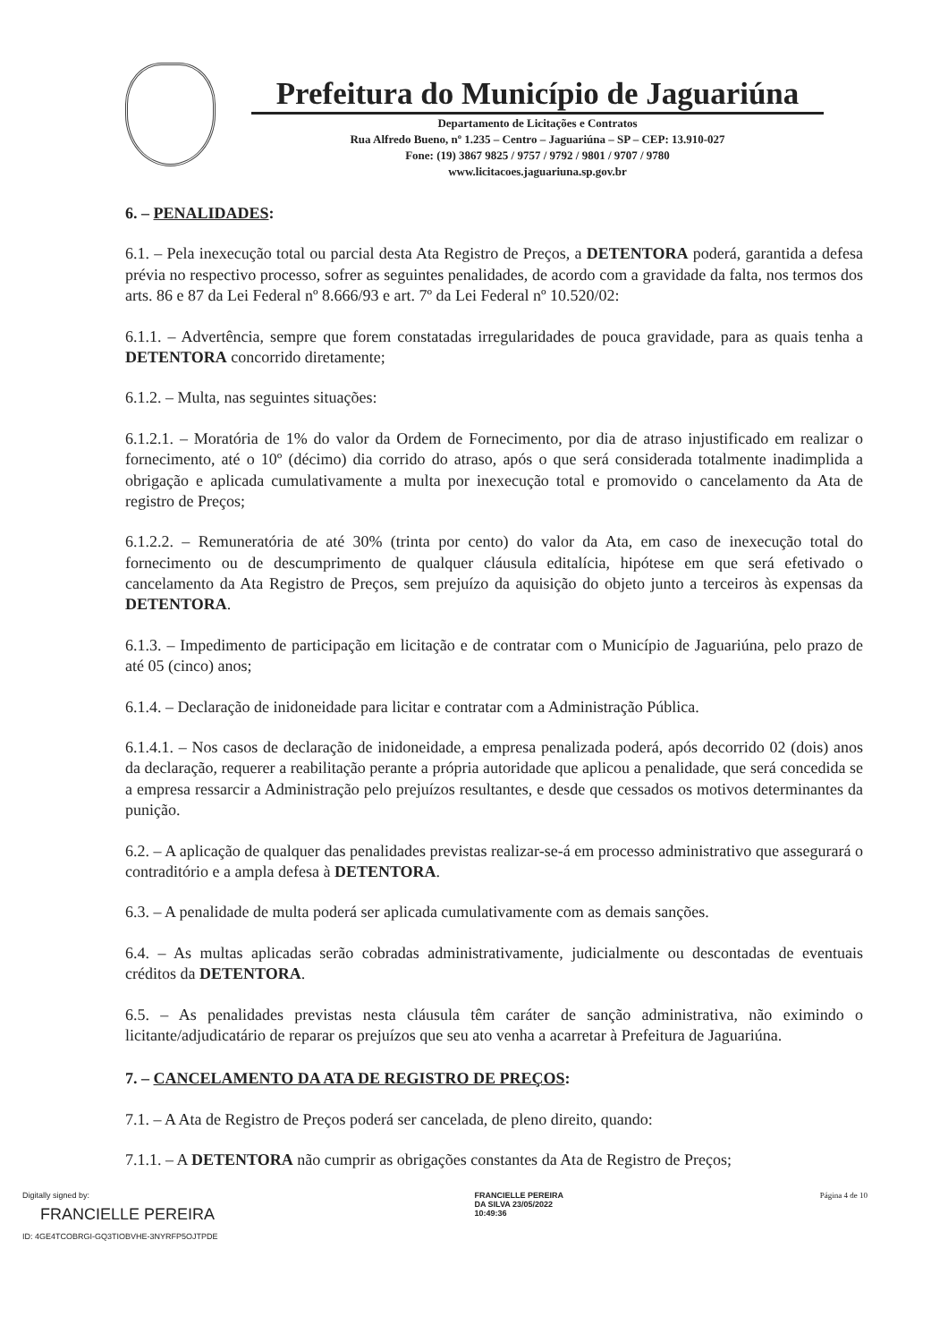Prefeitura do Município de Jaguariúna
Departamento de Licitações e Contratos
Rua Alfredo Bueno, nº 1.235 – Centro – Jaguariúna – SP – CEP: 13.910-027
Fone: (19) 3867 9825 / 9757 / 9792 / 9801 / 9707 / 9780
www.licitacoes.jaguariuna.sp.gov.br
6. – PENALIDADES:
6.1. – Pela inexecução total ou parcial desta Ata Registro de Preços, a DETENTORA poderá, garantida a defesa prévia no respectivo processo, sofrer as seguintes penalidades, de acordo com a gravidade da falta, nos termos dos arts. 86 e 87 da Lei Federal nº 8.666/93 e art. 7º da Lei Federal nº 10.520/02:
6.1.1. – Advertência, sempre que forem constatadas irregularidades de pouca gravidade, para as quais tenha a DETENTORA concorrido diretamente;
6.1.2. – Multa, nas seguintes situações:
6.1.2.1. – Moratória de 1% do valor da Ordem de Fornecimento, por dia de atraso injustificado em realizar o fornecimento, até o 10º (décimo) dia corrido do atraso, após o que será considerada totalmente inadimplida a obrigação e aplicada cumulativamente a multa por inexecução total e promovido o cancelamento da Ata de registro de Preços;
6.1.2.2. – Remuneratória de até 30% (trinta por cento) do valor da Ata, em caso de inexecução total do fornecimento ou de descumprimento de qualquer cláusula editalícia, hipótese em que será efetivado o cancelamento da Ata Registro de Preços, sem prejuízo da aquisição do objeto junto a terceiros às expensas da DETENTORA.
6.1.3. – Impedimento de participação em licitação e de contratar com o Município de Jaguariúna, pelo prazo de até 05 (cinco) anos;
6.1.4. – Declaração de inidoneidade para licitar e contratar com a Administração Pública.
6.1.4.1. – Nos casos de declaração de inidoneidade, a empresa penalizada poderá, após decorrido 02 (dois) anos da declaração, requerer a reabilitação perante a própria autoridade que aplicou a penalidade, que será concedida se a empresa ressarcir a Administração pelo prejuízos resultantes, e desde que cessados os motivos determinantes da punição.
6.2. – A aplicação de qualquer das penalidades previstas realizar-se-á em processo administrativo que assegurará o contraditório e a ampla defesa à DETENTORA.
6.3. – A penalidade de multa poderá ser aplicada cumulativamente com as demais sanções.
6.4. – As multas aplicadas serão cobradas administrativamente, judicialmente ou descontadas de eventuais créditos da DETENTORA.
6.5. – As penalidades previstas nesta cláusula têm caráter de sanção administrativa, não eximindo o licitante/adjudicatário de reparar os prejuízos que seu ato venha a acarretar à Prefeitura de Jaguariúna.
7. – CANCELAMENTO DA ATA DE REGISTRO DE PREÇOS:
7.1. – A Ata de Registro de Preços poderá ser cancelada, de pleno direito, quando:
7.1.1. – A DETENTORA não cumprir as obrigações constantes da Ata de Registro de Preços;
Digitally signed by:
FRANCIELLE PEREIRA
ID: 4GE4TCOBRGI-GQ3TIOBVHE-3NYRFP5OJTPDE
FRANCIELLE PEREIRA
DA SILVA 23/05/2022
10:49:36
Página 4 de 10